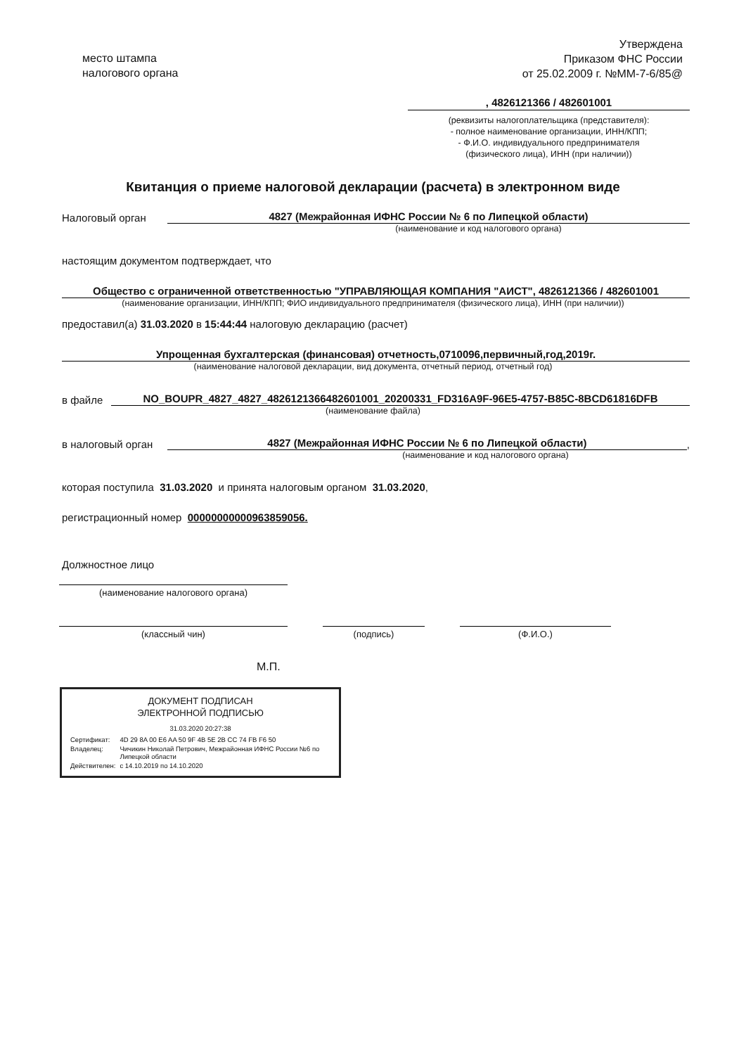место штампа
налогового органа
Утверждена
Приказом ФНС России
от 25.02.2009 г. №ММ-7-6/85@
, 4826121366 / 482601001
(реквизиты налогоплательщика (представителя):
- полное наименование организации, ИНН/КПП;
- Ф.И.О. индивидуального предпринимателя
(физического лица), ИНН (при наличии))
Квитанция о приеме налоговой декларации (расчета) в электронном виде
Налоговый орган 4827 (Межрайонная ИФНС России № 6 по Липецкой области)
(наименование и код налогового органа)
настоящим документом подтверждает, что
Общество с ограниченной ответственностью "УПРАВЛЯЮЩАЯ КОМПАНИЯ "АИСТ", 4826121366 / 482601001
(наименование организации, ИНН/КПП; ФИО индивидуального предпринимателя (физического лица), ИНН (при наличии))
предоставил(а) 31.03.2020 в 15:44:44 налоговую декларацию (расчет)
Упрощенная бухгалтерская (финансовая) отчетность,0710096,первичный,год,2019г.
(наименование налоговой декларации, вид документа, отчетный период, отчетный год)
в файле NO_BOUPR_4827_4827_482612136648260100‌1_20200331_FD316A9F-96E5-4757-B85C-8BCD61816DFB
(наименование файла)
в налоговый орган 4827 (Межрайонная ИФНС России № 6 по Липецкой области),
(наименование и код налогового органа)
которая поступила 31.03.2020 и принята налоговым органом 31.03.2020,
регистрационный номер 00000000000963859056.
Должностное лицо
(наименование налогового органа)
(классный чин) (подпись) (Ф.И.О.)
М.П.
ДОКУМЕНТ ПОДПИСАН
ЭЛЕКТРОННОЙ ПОДПИСЬЮ
31.03.2020 20:27:38
| Сертификат: | 4D 29 8A 00 E6 AA 50 9F 4B 5E 2B CC 74 FB F6 50 |
| Владелец: | Чичикин Николай Петрович, Межрайонная ИФНС России №6 по Липецкой области |
| Действителен: | с 14.10.2019 по 14.10.2020 |